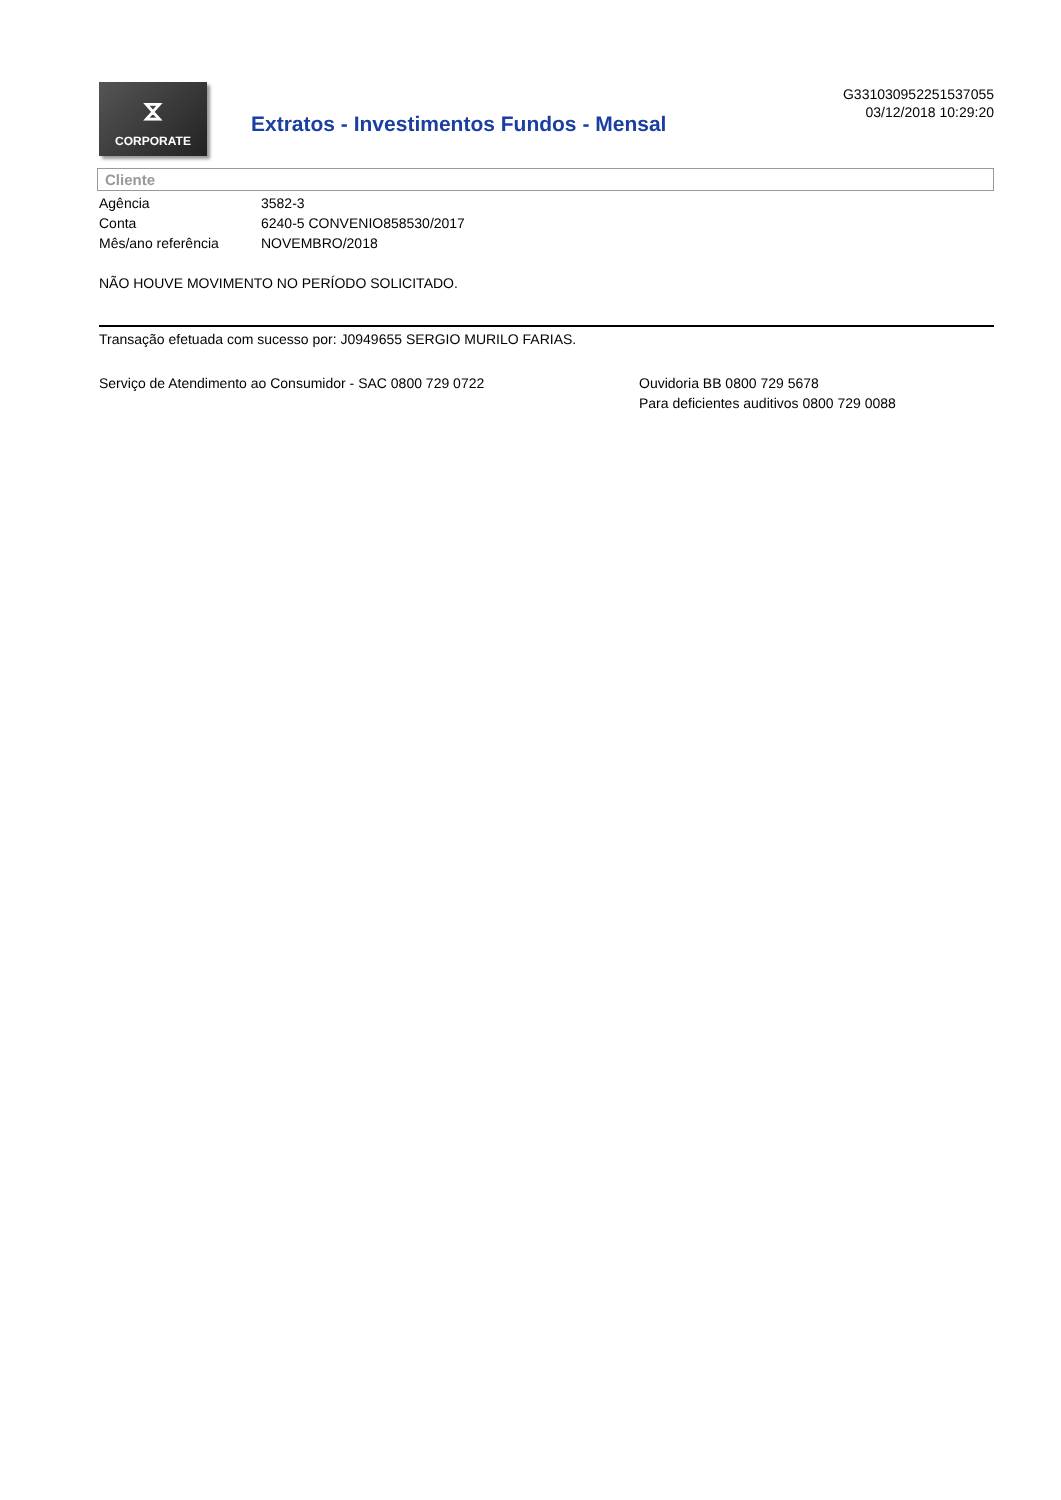⧖
CORPORATE
Extratos - Investimentos Fundos - Mensal
G331030952251537055
03/12/2018 10:29:20
Cliente
| Agência | 3582-3 |
| Conta | 6240-5 CONVENIO858530/2017 |
| Mês/ano referência | NOVEMBRO/2018 |
NÃO HOUVE MOVIMENTO NO PERÍODO SOLICITADO.
Transação efetuada com sucesso por: J0949655 SERGIO MURILO FARIAS.
Serviço de Atendimento ao Consumidor - SAC 0800 729 0722 Ouvidoria BB 0800 729 5678
Para deficientes auditivos 0800 729 0088